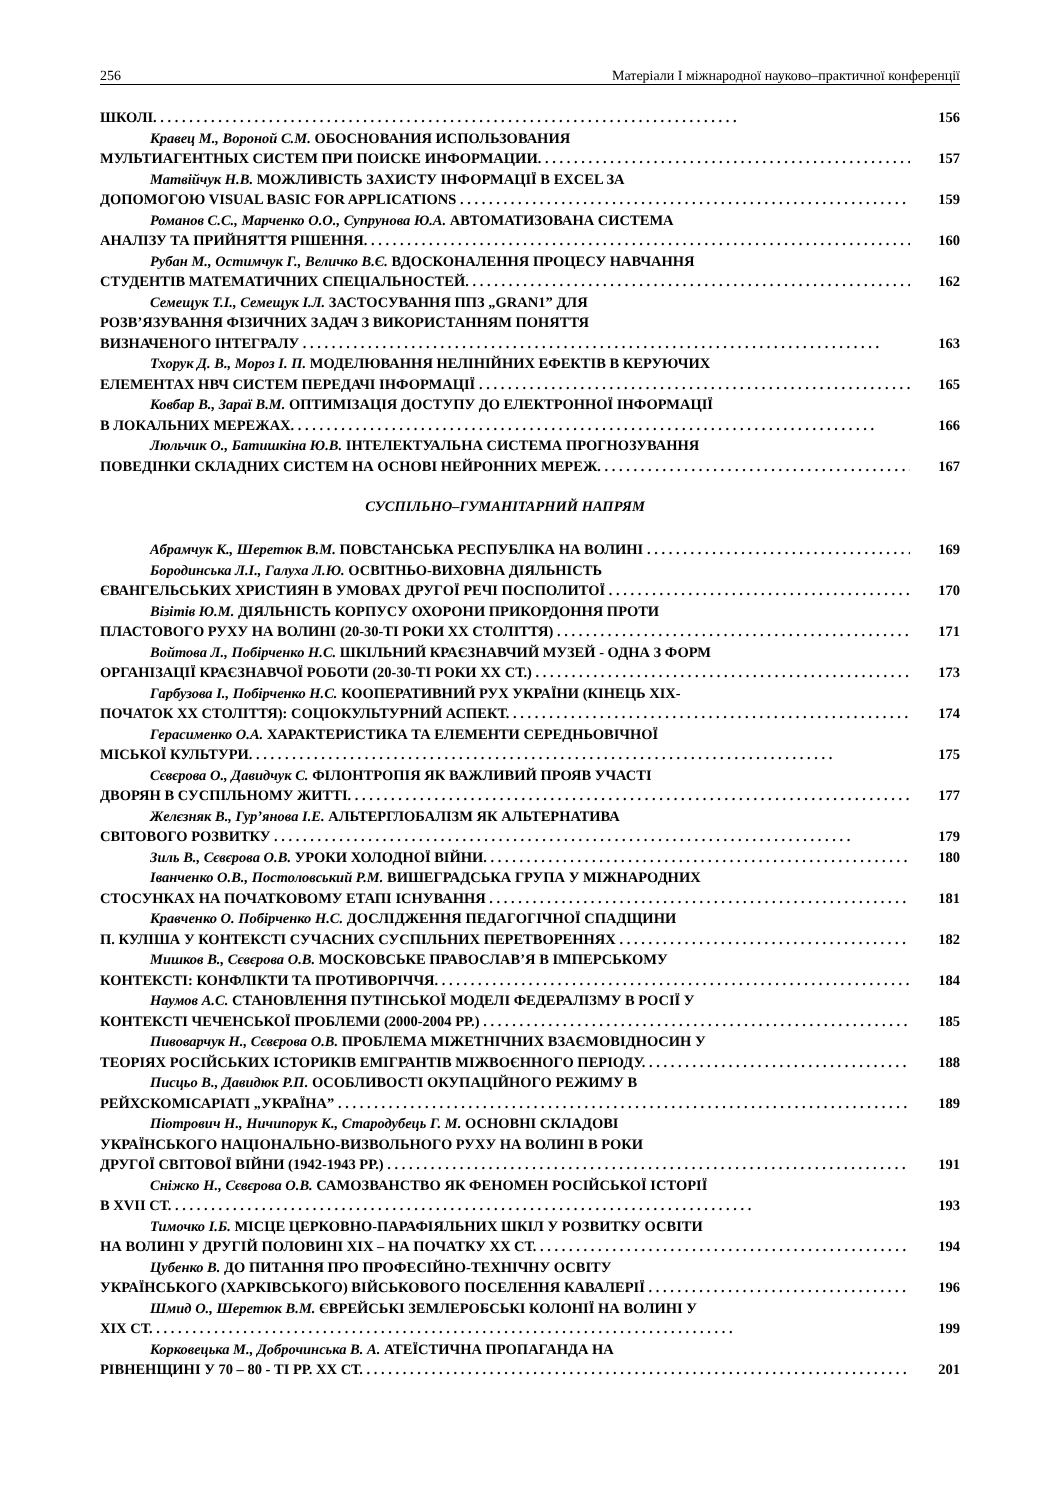256 Матеріали І міжнародної науково–практичної конференції
ШКОЛІ. 156
Кравец М., Вороной С.М. ОБОСНОВАНИЯ ИСПОЛЬЗОВАНИЯ
МУЛЬТИАГЕНТНЫХ СИСТЕМ ПРИ ПОИСКЕ ИНФОРМАЦИИ. 157
Матвійчук Н.В. МОЖЛИВІСТЬ ЗАХИСТУ ІНФОРМАЦІЇ В EXCEL ЗА
ДОПОМОГОЮ VISUAL BASIC FOR APPLICATIONS 159
Романов С.С., Марченко О.О., Супрунова Ю.А. АВТОМАТИЗОВАНА СИСТЕМА
АНАЛІЗУ ТА ПРИЙНЯТТЯ РІШЕННЯ. 160
Рубан М., Остимчук Г., Величко В.Є. ВДОСКОНАЛЕННЯ ПРОЦЕСУ НАВЧАННЯ
СТУДЕНТІВ МАТЕМАТИЧНИХ СПЕЦІАЛЬНОСТЕЙ. 162
Семещук Т.І., Семещук І.Л. ЗАСТОСУВАННЯ ППЗ „GRAN1” ДЛЯ
РОЗВ’ЯЗУВАННЯ ФІЗИЧНИХ ЗАДАЧ З ВИКОРИСТАННЯМ ПОНЯТТЯ
ВИЗНАЧЕНОГО ІНТЕГРАЛУ 163
Тхорук Д. В., Мороз І. П. МОДЕЛЮВАННЯ НЕЛІНІЙНИХ ЕФЕКТІВ В КЕРУЮЧИХ
ЕЛЕМЕНТАХ НВЧ СИСТЕМ ПЕРЕДАЧІ ІНФОРМАЦІЇ 165
Ковбар В., Зараї В.М. ОПТИМІЗАЦІЯ ДОСТУПУ ДО ЕЛЕКТРОННОЇ ІНФОРМАЦІЇ
В ЛОКАЛЬНИХ МЕРЕЖАХ. 166
Люльчик О., Батишкіна Ю.В. ІНТЕЛЕКТУАЛЬНА СИСТЕМА ПРОГНОЗУВАННЯ
ПОВЕДІНКИ СКЛАДНИХ СИСТЕМ НА ОСНОВІ НЕЙРОННИХ МЕРЕЖ. 167
СУСПІЛЬНО–ГУМАНІТАРНИЙ НАПРЯМ
Абрамчук К., Шеретюк В.М. ПОВСТАНСЬКА РЕСПУБЛІКА НА ВОЛИНІ 169
Бородинська Л.І., Галуха Л.Ю. ОСВІТНЬО-ВИХОВНА ДІЯЛЬНІСТЬ
ЄВАНГЕЛЬСЬКИХ ХРИСТИЯН В УМОВАХ ДРУГОЇ РЕЧІ ПОСПОЛИТОЇ 170
Візітів Ю.М. ДІЯЛЬНІСТЬ КОРПУСУ ОХОРОНИ ПРИКОРДОННЯ ПРОТИ
ПЛАСТОВОГО РУХУ НА ВОЛИНІ (20-30-ТІ РОКИ ХХ СТОЛІТТЯ) 171
Войтова Л., Побірченко Н.С. ШКІЛЬНИЙ КРАЄЗНАВЧИЙ МУЗЕЙ - ОДНА З ФОРМ
ОРГАНІЗАЦІЇ КРАЄЗНАВЧОЇ РОБОТИ (20-30-ТІ РОКИ ХХ СТ.) 173
Гарбузова І., Побірченко Н.С. КООПЕРАТИВНИЙ РУХ УКРАЇНИ (КІНЕЦЬ ХІХ-
ПОЧАТОК ХХ СТОЛІТТЯ): СОЦІОКУЛЬТУРНИЙ АСПЕКТ. 174
Герасименко О.А. ХАРАКТЕРИСТИКА ТА ЕЛЕМЕНТИ СЕРЕДНЬОВІЧНОЇ
МІСЬКОЇ КУЛЬТУРИ. 175
Сєвєрова О., Давидчук С. ФІЛОНТРОПІЯ ЯК ВАЖЛИВИЙ ПРОЯВ УЧАСТІ
ДВОРЯН В СУСПІЛЬНОМУ ЖИТТІ. 177
Желєзняк В., Гур’янова І.Е. АЛЬТЕРГЛОБАЛІЗМ ЯК АЛЬТЕРНАТИВА
СВІТОВОГО РОЗВИТКУ 179
Зиль В., Сєвєрова О.В. УРОКИ ХОЛОДНОЇ ВІЙНИ. 180
Іванченко О.В., Постоловський Р.М. ВИШЕГРАДСЬКА ГРУПА У МІЖНАРОДНИХ
СТОСУНКАХ НА ПОЧАТКОВОМУ ЕТАПІ ІСНУВАННЯ 181
Кравченко О. Побірченко Н.С. ДОСЛІДЖЕННЯ ПЕДАГОГІЧНОЇ СПАДЩИНИ
П. КУЛІША У КОНТЕКСТІ СУЧАСНИХ СУСПІЛЬНИХ ПЕРЕТВОРЕННЯХ 182
Мишков В., Сєвєрова О.В. МОСКОВСЬКЕ ПРАВОСЛАВ’Я В ІМПЕРСЬКОМУ
КОНТЕКСТІ: КОНФЛІКТИ ТА ПРОТИВОРІЧЧЯ. 184
Наумов А.С. СТАНОВЛЕННЯ ПУТІНСЬКОЇ МОДЕЛІ ФЕДЕРАЛІЗМУ В РОСІЇ У
КОНТЕКСТІ ЧЕЧЕНСЬКОЇ ПРОБЛЕМИ (2000-2004 РР.) 185
Пивоварчук Н., Сєвєрова О.В. ПРОБЛЕМА МІЖЕТНІЧНИХ ВЗАЄМОВІДНОСИН У
ТЕОРІЯХ РОСІЙСЬКИХ ІСТОРИКІВ ЕМІГРАНТІВ МІЖВОЄННОГО ПЕРІОДУ. 188
Писцьо В., Давидюк Р.П. ОСОБЛИВОСТІ ОКУПАЦІЙНОГО РЕЖИМУ В
РЕЙХСКОМІСАРІАТІ „УКРАЇНА” 189
Піотрович Н., Ничипорук К., Стародубець Г. М. ОСНОВНІ СКЛАДОВІ
УКРАЇНСЬКОГО НАЦІОНАЛЬНО-ВИЗВОЛЬНОГО РУХУ НА ВОЛИНІ В РОКИ
ДРУГОЇ СВІТОВОЇ ВІЙНИ (1942-1943 РР.) 191
Сніжко Н., Сєвєрова О.В. САМОЗВАНСТВО ЯК ФЕНОМЕН РОСІЙСЬКОЇ ІСТОРІЇ
В XVII СТ. 193
Тимочко І.Б. МІСЦЕ ЦЕРКОВНО-ПАРАФІЯЛЬНИХ ШКІЛ У РОЗВИТКУ ОСВІТИ
НА ВОЛИНІ У ДРУГІЙ ПОЛОВИНІ ХІХ – НА ПОЧАТКУ ХХ СТ. 194
Цубенко В. ДО ПИТАННЯ ПРО ПРОФЕСІЙНО-ТЕХНІЧНУ ОСВІТУ
УКРАЇНСЬКОГО (ХАРКІВСЬКОГО) ВІЙСЬКОВОГО ПОСЕЛЕННЯ КАВАЛЕРІЇ 196
Шмид О., Шеретюк В.М. ЄВРЕЙСЬКІ ЗЕМЛЕРОБСЬКІ КОЛОНІЇ НА ВОЛИНІ У
ХІХ СТ. 199
Корковецька М., Доброчинська В. А. АТЕЇСТИЧНА ПРОПАГАНДА НА
РІВНЕНЩИНІ У 70 – 80 - ТІ РР. ХХ СТ. 201